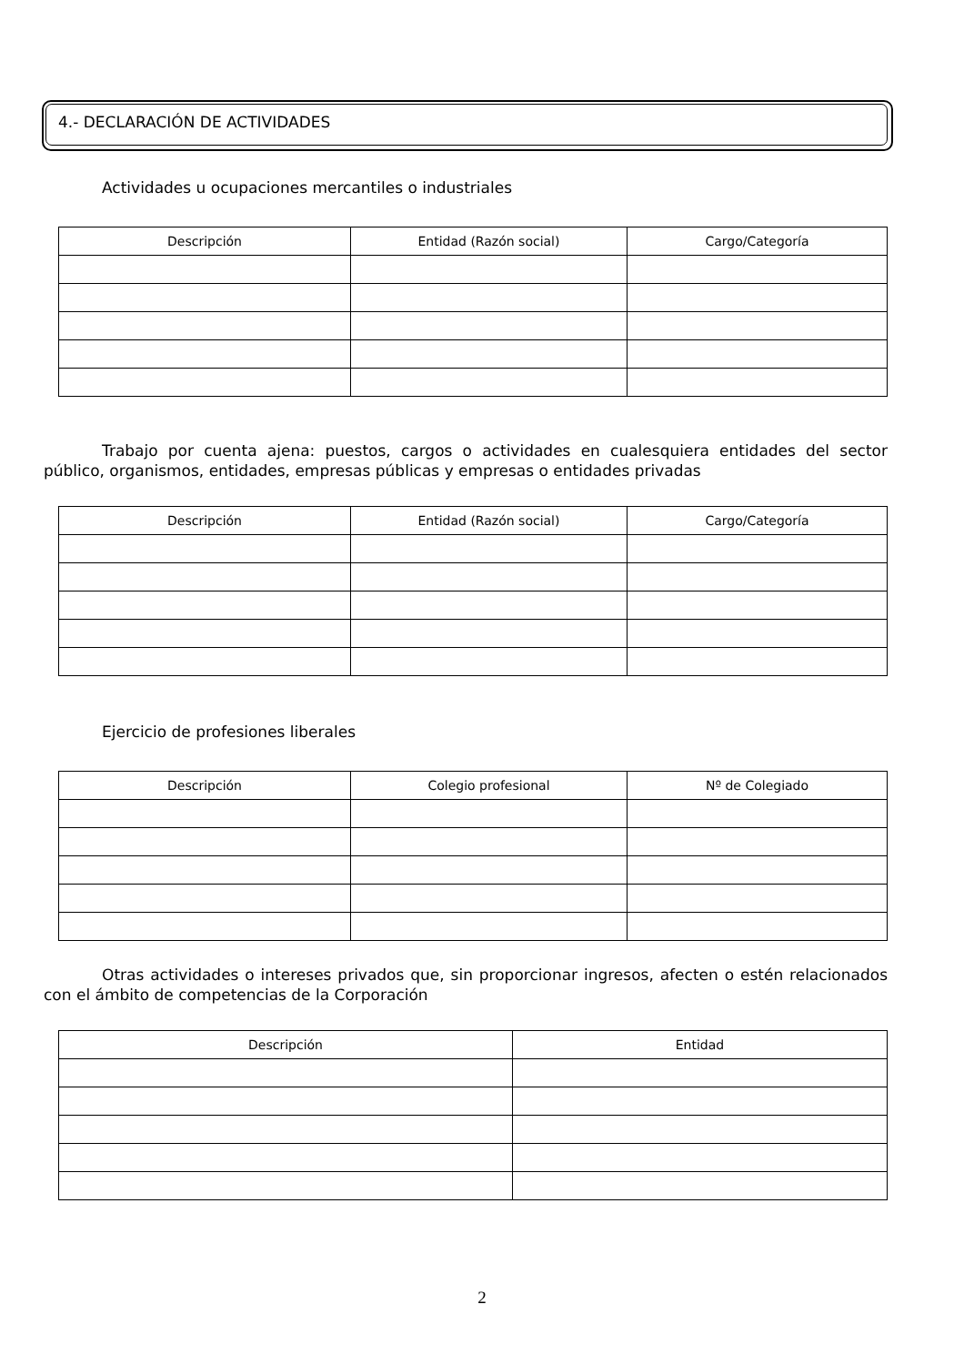4.- DECLARACIÓN DE ACTIVIDADES
Actividades u ocupaciones mercantiles o industriales
| Descripción | Entidad (Razón social) | Cargo/Categoría |
| --- | --- | --- |
Trabajo por cuenta ajena: puestos, cargos o actividades en cualesquiera entidades del sector público, organismos, entidades, empresas públicas y empresas o entidades privadas
| Descripción | Entidad (Razón social) | Cargo/Categoría |
| --- | --- | --- |
Ejercicio de profesiones liberales
| Descripción | Colegio profesional | Nº de Colegiado |
| --- | --- | --- |
Otras actividades o intereses privados que, sin proporcionar ingresos, afecten o estén relacionados con el ámbito de competencias de la Corporación
| Descripción | Entidad |
| --- | --- |
2